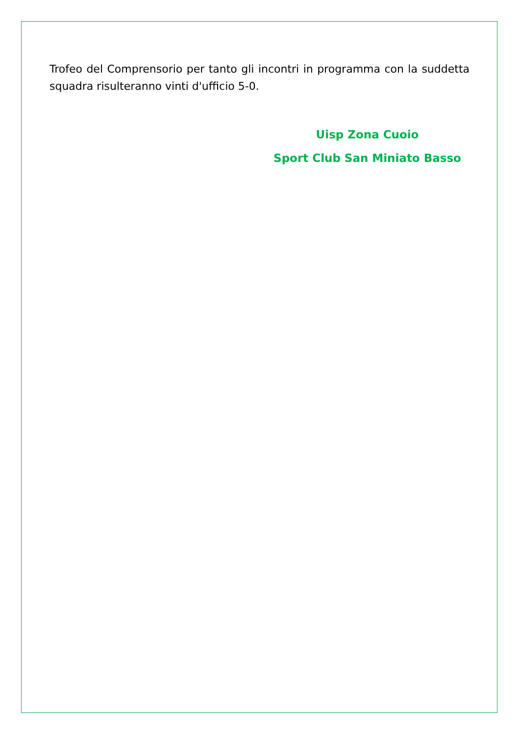Trofeo del Comprensorio per tanto gli incontri in programma con la suddetta squadra risulteranno vinti d'ufficio 5-0.
Uisp Zona Cuoio
Sport Club San Miniato Basso